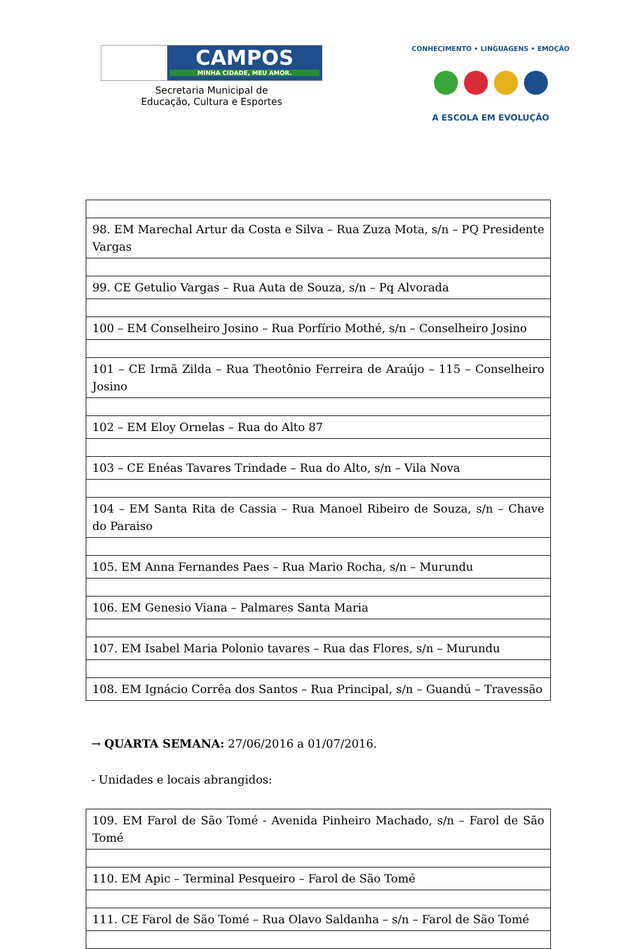CAMPOS
MINHA CIDADE, MEU AMOR.
Secretaria Municipal de
Educação, Cultura e Esportes
CONHECIMENTO • LINGUAGENS • EMOÇÃO
A ESCOLA EM EVOLUÇÃO
| 98. EM Marechal Artur da Costa e Silva – Rua Zuza Mota, s/n – PQ Presidente Vargas |
| 99. CE Getulio Vargas – Rua Auta de Souza, s/n – Pq Alvorada |
| 100 – EM Conselheiro Josino – Rua Porfírio Mothé, s/n – Conselheiro Josino |
| 101 – CE Irmã Zilda – Rua Theotônio Ferreira de Araújo – 115 – Conselheiro Josino |
| 102 – EM Eloy Ornelas – Rua do Alto 87 |
| 103 – CE Enéas Tavares Trindade – Rua do Alto, s/n – Vila Nova |
| 104 – EM Santa Rita de Cassia – Rua Manoel Ribeiro de Souza, s/n – Chave do Paraiso |
| 105. EM Anna Fernandes Paes – Rua Mario Rocha, s/n – Murundu |
| 106. EM Genesio Viana – Palmares Santa Maria |
| 107. EM Isabel Maria Polonio tavares – Rua das Flores, s/n – Murundu |
| 108. EM Ignácio Corrêa dos Santos – Rua Principal, s/n – Guandú – Travessão |
→ QUARTA SEMANA: 27/06/2016 a 01/07/2016.
- Unidades e locais abrangidos:
| 109. EM Farol de São Tomé - Avenida Pinheiro Machado, s/n – Farol de São Tomé |
| 110. EM Apic – Terminal Pesqueiro – Farol de São Tomé |
| 111. CE Farol de São Tomé – Rua Olavo Saldanha – s/n – Farol de São Tomé |